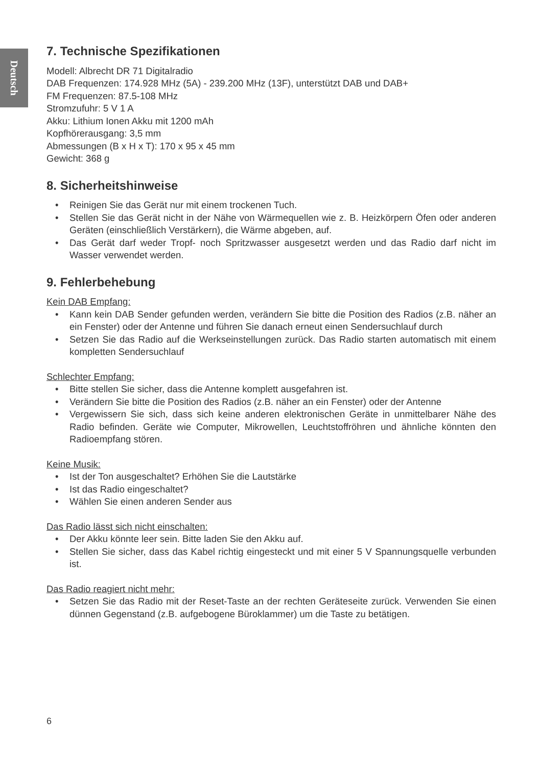Deutsch
7. Technische Spezifikationen
Modell: Albrecht DR 71 Digitalradio
DAB Frequenzen: 174.928 MHz (5A) - 239.200 MHz (13F), unterstützt DAB und DAB+
FM Frequenzen: 87.5-108 MHz
Stromzufuhr: 5 V 1 A
Akku: Lithium Ionen Akku mit 1200 mAh
Kopfhörerausgang: 3,5 mm
Abmessungen (B x H x T): 170 x 95 x 45 mm
Gewicht: 368 g
8. Sicherheitshinweise
• Reinigen Sie das Gerät nur mit einem trockenen Tuch.
• Stellen Sie das Gerät nicht in der Nähe von Wärmequellen wie z. B. Heizkörpern Öfen oder anderen Geräten (einschließlich Verstärkern), die Wärme abgeben, auf.
• Das Gerät darf weder Tropf- noch Spritzwasser ausgesetzt werden und das Radio darf nicht im Wasser verwendet werden.
9. Fehlerbehebung
Kein DAB Empfang:
• Kann kein DAB Sender gefunden werden, verändern Sie bitte die Position des Radios (z.B. näher an ein Fenster) oder der Antenne und führen Sie danach erneut einen Sendersuchlauf durch
• Setzen Sie das Radio auf die Werkseinstellungen zurück. Das Radio starten automatisch mit einem kompletten Sendersuchlauf
Schlechter Empfang:
• Bitte stellen Sie sicher, dass die Antenne komplett ausgefahren ist.
• Verändern Sie bitte die Position des Radios (z.B. näher an ein Fenster) oder der Antenne
• Vergewissern Sie sich, dass sich keine anderen elektronischen Geräte in unmittelbarer Nähe des Radio befinden. Geräte wie Computer, Mikrowellen, Leuchtstoffröhren und ähnliche könnten den Radioempfang stören.
Keine Musik:
• Ist der Ton ausgeschaltet? Erhöhen Sie die Lautstärke
• Ist das Radio eingeschaltet?
• Wählen Sie einen anderen Sender aus
Das Radio lässt sich nicht einschalten:
• Der Akku könnte leer sein. Bitte laden Sie den Akku auf.
• Stellen Sie sicher, dass das Kabel richtig eingesteckt und mit einer 5 V Spannungsquelle verbunden ist.
Das Radio reagiert nicht mehr:
• Setzen Sie das Radio mit der Reset-Taste an der rechten Geräteseite zurück. Verwenden Sie einen dünnen Gegenstand (z.B. aufgebogene Büroklammer) um die Taste zu betätigen.
6